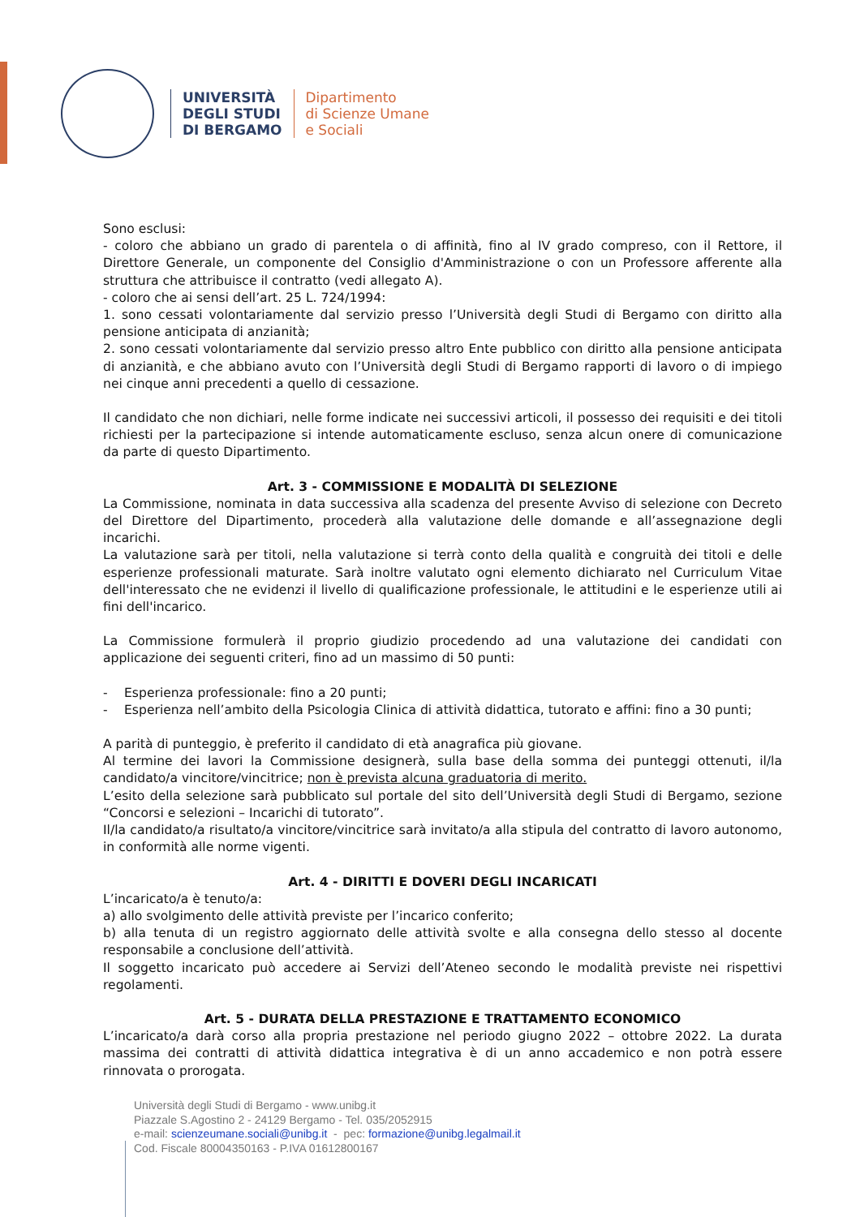UNIVERSITÀ
DEGLI STUDI
DI BERGAMO
Dipartimento
di Scienze Umane
e Sociali
Sono esclusi:
- coloro che abbiano un grado di parentela o di affinità, fino al IV grado compreso, con il Rettore, il Direttore Generale, un componente del Consiglio d'Amministrazione o con un Professore afferente alla struttura che attribuisce il contratto (vedi allegato A).
- coloro che ai sensi dell’art. 25 L. 724/1994:
1. sono cessati volontariamente dal servizio presso l’Università degli Studi di Bergamo con diritto alla pensione anticipata di anzianità;
2. sono cessati volontariamente dal servizio presso altro Ente pubblico con diritto alla pensione anticipata di anzianità, e che abbiano avuto con l’Università degli Studi di Bergamo rapporti di lavoro o di impiego nei cinque anni precedenti a quello di cessazione.
Il candidato che non dichiari, nelle forme indicate nei successivi articoli, il possesso dei requisiti e dei titoli richiesti per la partecipazione si intende automaticamente escluso, senza alcun onere di comunicazione da parte di questo Dipartimento.
Art. 3 - COMMISSIONE E MODALITÀ DI SELEZIONE
La Commissione, nominata in data successiva alla scadenza del presente Avviso di selezione con Decreto del Direttore del Dipartimento, procederà alla valutazione delle domande e all’assegnazione degli incarichi.
La valutazione sarà per titoli, nella valutazione si terrà conto della qualità e congruità dei titoli e delle esperienze professionali maturate. Sarà inoltre valutato ogni elemento dichiarato nel Curriculum Vitae dell'interessato che ne evidenzi il livello di qualificazione professionale, le attitudini e le esperienze utili ai fini dell'incarico.
La Commissione formulerà il proprio giudizio procedendo ad una valutazione dei candidati con applicazione dei seguenti criteri, fino ad un massimo di 50 punti:
- Esperienza professionale: fino a 20 punti;
- Esperienza nell’ambito della Psicologia Clinica di attività didattica, tutorato e affini: fino a 30 punti;
A parità di punteggio, è preferito il candidato di età anagrafica più giovane.
Al termine dei lavori la Commissione designerà, sulla base della somma dei punteggi ottenuti, il/la candidato/a vincitore/vincitrice; non è prevista alcuna graduatoria di merito.
L’esito della selezione sarà pubblicato sul portale del sito dell’Università degli Studi di Bergamo, sezione “Concorsi e selezioni – Incarichi di tutorato”.
Il/la candidato/a risultato/a vincitore/vincitrice sarà invitato/a alla stipula del contratto di lavoro autonomo, in conformità alle norme vigenti.
Art. 4 - DIRITTI E DOVERI DEGLI INCARICATI
L’incaricato/a è tenuto/a:
a) allo svolgimento delle attività previste per l’incarico conferito;
b) alla tenuta di un registro aggiornato delle attività svolte e alla consegna dello stesso al docente responsabile a conclusione dell’attività.
Il soggetto incaricato può accedere ai Servizi dell’Ateneo secondo le modalità previste nei rispettivi regolamenti.
Art. 5 - DURATA DELLA PRESTAZIONE E TRATTAMENTO ECONOMICO
L’incaricato/a darà corso alla propria prestazione nel periodo giugno 2022 – ottobre 2022. La durata massima dei contratti di attività didattica integrativa è di un anno accademico e non potrà essere rinnovata o prorogata.
Università degli Studi di Bergamo - www.unibg.it
Piazzale S.Agostino 2 - 24129 Bergamo - Tel. 035/2052915
e-mail: scienzeumane.sociali@unibg.it - pec: formazione@unibg.legalmail.it
Cod. Fiscale 80004350163 - P.IVA 01612800167